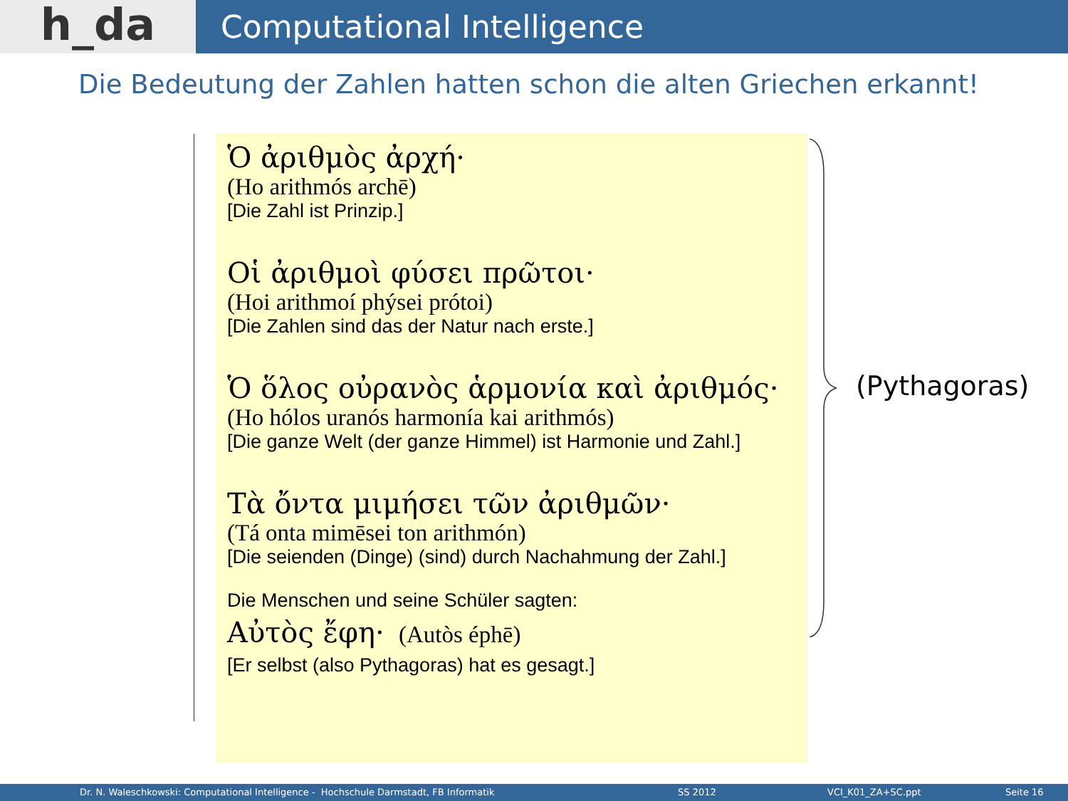h_da
Computational Intelligence
Die Bedeutung der Zahlen hatten schon die alten Griechen erkannt!
Ὁ ἀριθμὸς ἀρχή·
(Ho arithmós archē)
[Die Zahl ist Prinzip.]
Οἱ ἀριθμοὶ φύσει πρῶτοι·
(Hoi arithmoí phýsei prótoi)
[Die Zahlen sind das der Natur nach erste.]
Ὁ ὅλος οὐρανὸς ἁρμονία καὶ ἀριθμός·
(Ho hólos uranós harmonía kai arithmós)
[Die ganze Welt (der ganze Himmel) ist Harmonie und Zahl.]
Τὰ ὄντα μιμήσει τῶν ἀριθμῶν·
(Tá onta mimēsei ton arithmón)
[Die seienden (Dinge) (sind) durch Nachahmung der Zahl.]
Die Menschen und seine Schüler sagten:
Αὐτὸς ἔφη· (Autòs éphē)
[Er selbst (also Pythagoras) hat es gesagt.]
(Pythagoras)
Dr. N. Waleschkowski: Computational Intelligence - Hochschule Darmstadt, FB Informatik SS 2012 VCI_K01_ZA+SC.ppt Seite 16